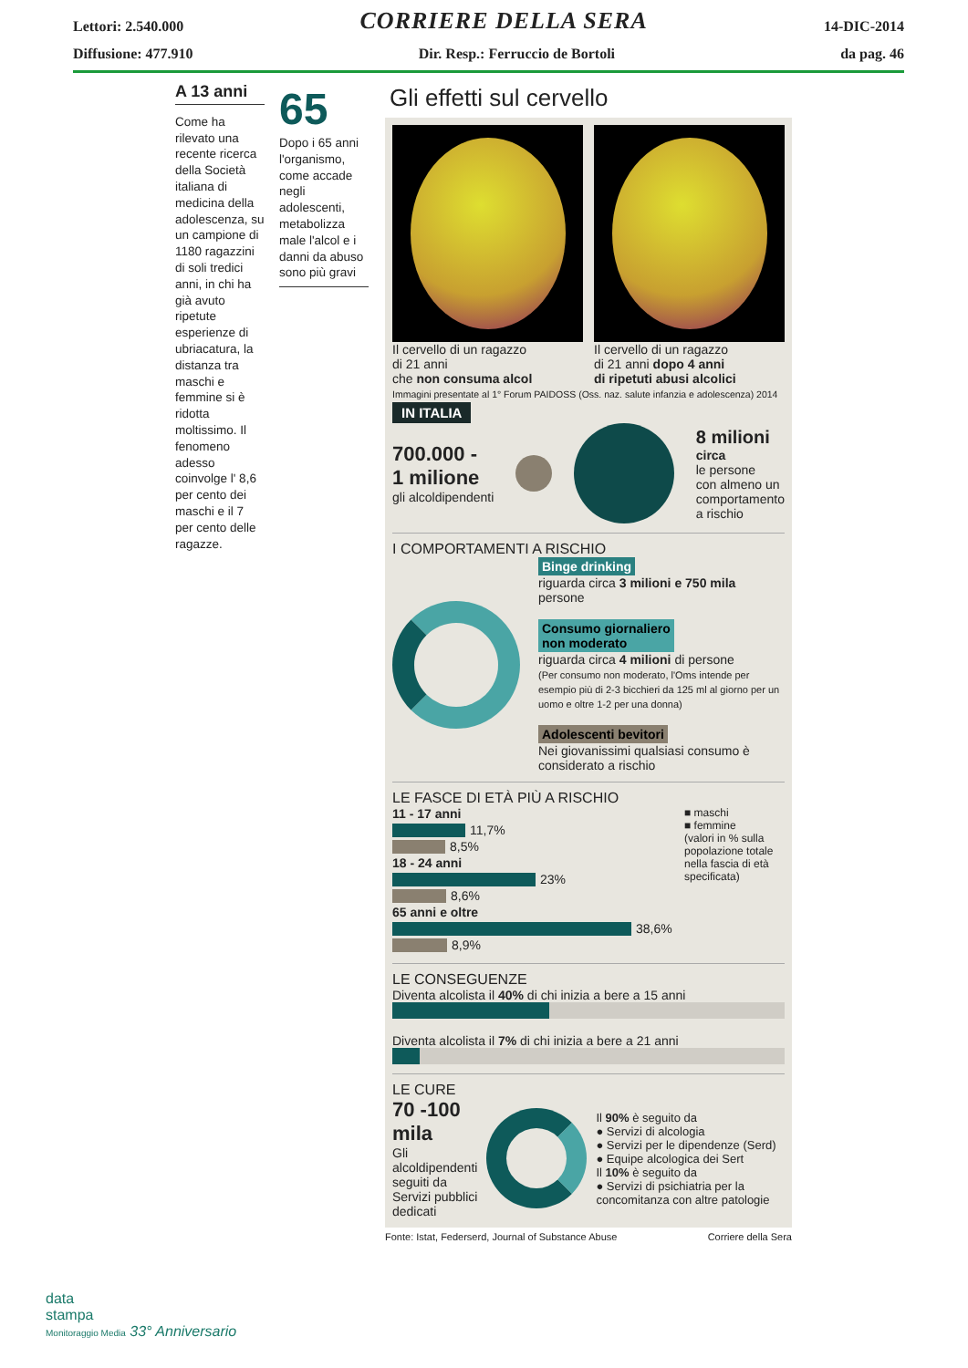Lettori: 2.540.000 CORRIERE DELLA SERA 14-DIC-2014
Diffusione: 477.910 Dir. Resp.: Ferruccio de Bortoli da pag. 46
A 13 anni
Come ha rilevato una recente ricerca della Società italiana di medicina della adolescenza, su un campione di 1180 ragazzini di soli tredici anni, in chi ha già avuto ripetute esperienze di ubriacatura, la distanza tra maschi e femmine si è ridotta moltissimo. Il fenomeno adesso coinvolge l' 8,6 per cento dei maschi e il 7 per cento delle ragazze.
65
Dopo i 65 anni l'organismo, come accade negli adolescenti, metabolizza male l'alcol e i danni da abuso sono più gravi
Gli effetti sul cervello
Il cervello di un ragazzo
di 21 anni
che non consuma alcol
Il cervello di un ragazzo
di 21 anni dopo 4 anni
di ripetuti abusi alcolici
Immagini presentate al 1° Forum PAIDOSS (Oss. naz. salute infanzia e adolescenza) 2014
IN ITALIA
700.000 -
1 milione
gli alcoldipendenti
8 milioni
circa
le persone
con almeno un
comportamento
a rischio
I COMPORTAMENTI A RISCHIO
Binge drinking
riguarda circa 3 milioni e 750 mila persone
Consumo giornaliero
non moderato
riguarda circa 4 milioni di persone
(Per consumo non moderato, l'Oms intende per esempio più di 2-3 bicchieri da 125 ml al giorno per un uomo e oltre 1-2 per una donna)
Adolescenti bevitori
Nei giovanissimi qualsiasi consumo è considerato a rischio
LE FASCE DI ETÀ PIÙ A RISCHIO
11 - 17 anni
11,7%
8,5%
18 - 24 anni
23%
8,6%
65 anni e oltre
38,6%
8,9%
■ maschi
■ femmine
(valori in % sulla popolazione totale nella fascia di età specificata)
LE CONSEGUENZE
Diventa alcolista il 40% di chi inizia a bere a 15 anni
Diventa alcolista il 7% di chi inizia a bere a 21 anni
LE CURE
70 -100 mila
Gli alcoldipendenti seguiti da Servizi pubblici dedicati
Il 90% è seguito da
● Servizi di alcologia
● Servizi per le dipendenze (Serd)
● Equipe alcologica dei Sert
Il 10% è seguito da
● Servizi di psichiatria per la concomitanza con altre patologie
Fonte: Istat, Federserd, Journal of Substance Abuse Corriere della Sera
data
stampa
Monitoraggio Media 33° Anniversario